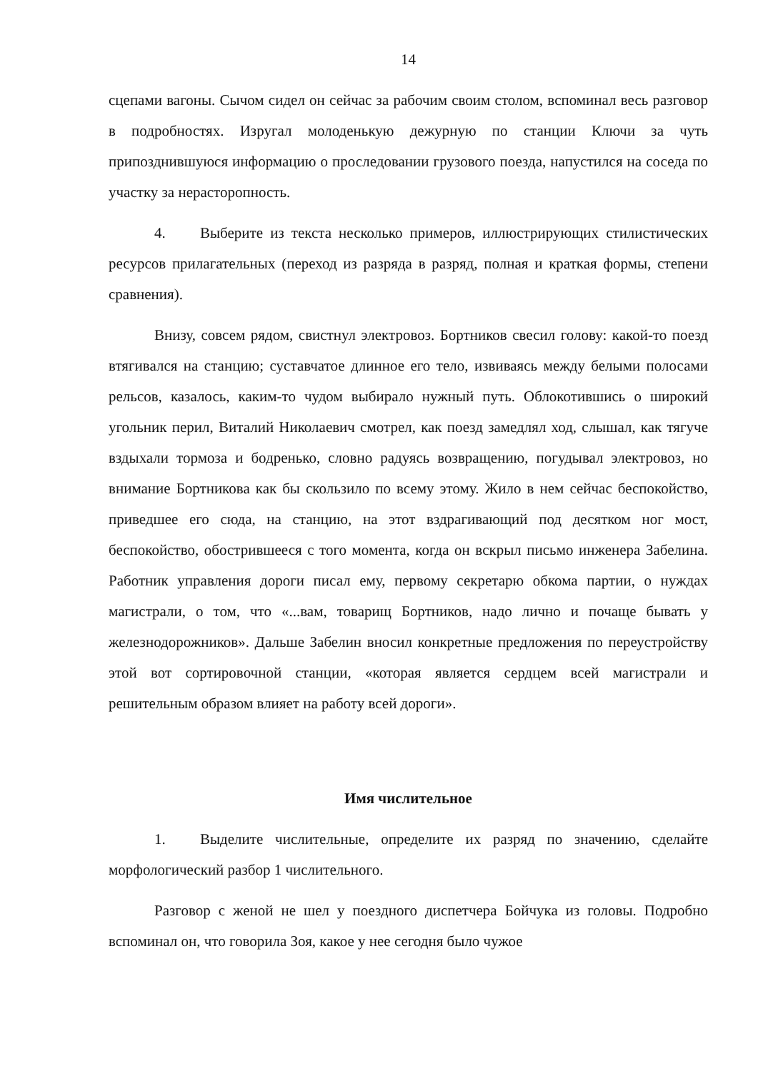14
сцепами вагоны. Сычом сидел он сейчас за рабочим своим столом, вспоминал весь разговор в подробностях. Изругал молоденькую дежурную по станции Ключи за чуть припозднившуюся информацию о проследовании грузового поезда, напустился на соседа по участку за нерасторопность.
4. Выберите из текста несколько примеров, иллюстрирующих стилистических ресурсов прилагательных (переход из разряда в разряд, полная и краткая формы, степени сравнения).
Внизу, совсем рядом, свистнул электровоз. Бортников свесил голову: какой-то поезд втягивался на станцию; суставчатое длинное его тело, извиваясь между белыми полосами рельсов, казалось, каким-то чудом выбирало нужный путь. Облокотившись о широкий угольник перил, Виталий Николаевич смотрел, как поезд замедлял ход, слышал, как тягуче вздыхали тормоза и бодренько, словно радуясь возвращению, погудывал электровоз, но внимание Бортникова как бы скользило по всему этому. Жило в нем сейчас беспокойство, приведшее его сюда, на станцию, на этот вздрагивающий под десятком ног мост, беспокойство, обострившееся с того момента, когда он вскрыл письмо инженера Забелина. Работник управления дороги писал ему, первому секретарю обкома партии, о нуждах магистрали, о том, что «...вам, товарищ Бортников, надо лично и почаще бывать у железнодорожников». Дальше Забелин вносил конкретные предложения по переустройству этой вот сортировочной станции, «которая является сердцем всей магистрали и решительным образом влияет на работу всей дороги».
Имя числительное
1. Выделите числительные, определите их разряд по значению, сделайте морфологический разбор 1 числительного.
Разговор с женой не шел у поездного диспетчера Бойчука из головы. Подробно вспоминал он, что говорила Зоя, какое у нее сегодня было чужое